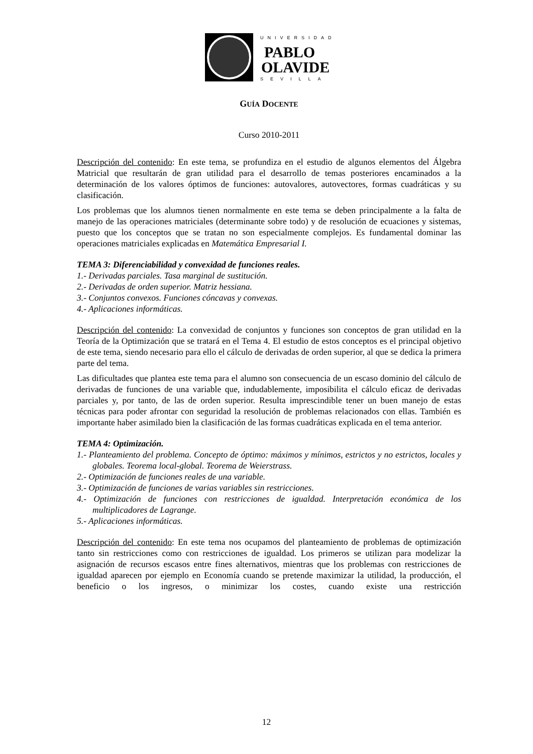UNIVERSIDAD
PABLO
OLAVIDE
SEVILLA
GUÍA DOCENTE
Curso 2010-2011
Descripción del contenido: En este tema, se profundiza en el estudio de algunos elementos del Álgebra Matricial que resultarán de gran utilidad para el desarrollo de temas posteriores encaminados a la determinación de los valores óptimos de funciones: autovalores, autovectores, formas cuadráticas y su clasificación.
Los problemas que los alumnos tienen normalmente en este tema se deben principalmente a la falta de manejo de las operaciones matriciales (determinante sobre todo) y de resolución de ecuaciones y sistemas, puesto que los conceptos que se tratan no son especialmente complejos. Es fundamental dominar las operaciones matriciales explicadas en Matemática Empresarial I.
TEMA 3: Diferenciabilidad y convexidad de funciones reales.
1.- Derivadas parciales. Tasa marginal de sustitución.
2.- Derivadas de orden superior. Matriz hessiana.
3.- Conjuntos convexos. Funciones cóncavas y convexas.
4.- Aplicaciones informáticas.
Descripción del contenido: La convexidad de conjuntos y funciones son conceptos de gran utilidad en la Teoría de la Optimización que se tratará en el Tema 4. El estudio de estos conceptos es el principal objetivo de este tema, siendo necesario para ello el cálculo de derivadas de orden superior, al que se dedica la primera parte del tema.
Las dificultades que plantea este tema para el alumno son consecuencia de un escaso dominio del cálculo de derivadas de funciones de una variable que, indudablemente, imposibilita el cálculo eficaz de derivadas parciales y, por tanto, de las de orden superior. Resulta imprescindible tener un buen manejo de estas técnicas para poder afrontar con seguridad la resolución de problemas relacionados con ellas. También es importante haber asimilado bien la clasificación de las formas cuadráticas explicada en el tema anterior.
TEMA 4: Optimización.
1.- Planteamiento del problema. Concepto de óptimo: máximos y mínimos, estrictos y no estrictos, locales y globales. Teorema local-global. Teorema de Weierstrass.
2.- Optimización de funciones reales de una variable.
3.- Optimización de funciones de varias variables sin restricciones.
4.- Optimización de funciones con restricciones de igualdad. Interpretación económica de los multiplicadores de Lagrange.
5.- Aplicaciones informáticas.
Descripción del contenido: En este tema nos ocupamos del planteamiento de problemas de optimización tanto sin restricciones como con restricciones de igualdad. Los primeros se utilizan para modelizar la asignación de recursos escasos entre fines alternativos, mientras que los problemas con restricciones de igualdad aparecen por ejemplo en Economía cuando se pretende maximizar la utilidad, la producción, el beneficio o los ingresos, o minimizar los costes, cuando existe una restricción
12